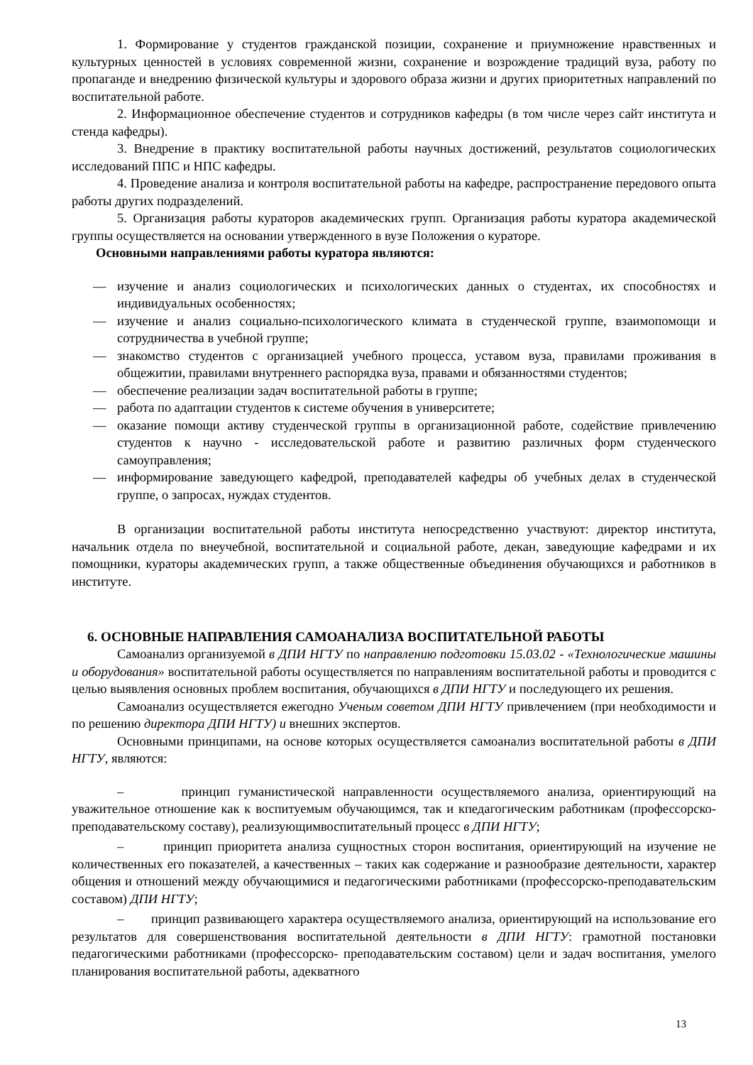1. Формирование у студентов гражданской позиции, сохранение и приумножение нравственных и культурных ценностей в условиях современной жизни, сохранение и возрождение традиций вуза, работу по пропаганде и внедрению физической культуры и здорового образа жизни и других приоритетных направлений по воспитательной работе.
2. Информационное обеспечение студентов и сотрудников кафедры (в том числе через сайт института и стенда кафедры).
3. Внедрение в практику воспитательной работы научных достижений, результатов социологических исследований ППС и НПС кафедры.
4. Проведение анализа и контроля воспитательной работы на кафедре, распространение передового опыта работы других подразделений.
5. Организация работы кураторов академических групп. Организация работы куратора академической группы осуществляется на основании утвержденного в вузе Положения о кураторе.
Основными направлениями работы куратора являются:
— изучение и анализ социологических и психологических данных о студентах, их способностях и индивидуальных особенностях;
— изучение и анализ социально-психологического климата в студенческой группе, взаимопомощи и сотрудничества в учебной группе;
— знакомство студентов с организацией учебного процесса, уставом вуза, правилами проживания в общежитии, правилами внутреннего распорядка вуза, правами и обязанностями студентов;
— обеспечение реализации задач воспитательной работы в группе;
— работа по адаптации студентов к системе обучения в университете;
— оказание помощи активу студенческой группы в организационной работе, содействие привлечению студентов к научно - исследовательской работе и развитию различных форм студенческого самоуправления;
— информирование заведующего кафедрой, преподавателей кафедры об учебных делах в студенческой группе, о запросах, нуждах студентов.
В организации воспитательной работы института непосредственно участвуют: директор института, начальник отдела по внеучебной, воспитательной и социальной работе, декан, заведующие кафедрами и их помощники, кураторы академических групп, а также общественные объединения обучающихся и работников в институте.
6. ОСНОВНЫЕ НАПРАВЛЕНИЯ САМОАНАЛИЗА ВОСПИТАТЕЛЬНОЙ РАБОТЫ
Самоанализ организуемой в ДПИ НГТУ по направлению подготовки 15.03.02 - «Технологические машины и оборудования» воспитательной работы осуществляется по направлениям воспитательной работы и проводится с целью выявления основных проблем воспитания, обучающихся в ДПИ НГТУ и последующего их решения.
Самоанализ осуществляется ежегодно Ученым советом ДПИ НГТУ привлечением (при необходимости и по решению директора ДПИ НГТУ) и внешних экспертов.
Основными принципами, на основе которых осуществляется самоанализ воспитательной работы в ДПИ НГТУ, являются:
– принцип гуманистической направленности осуществляемого анализа, ориентирующий на уважительное отношение как к воспитуемым обучающимся, так и кпедагогическим работникам (профессорско-преподавательскому составу), реализующимвоспитательный процесс в ДПИ НГТУ;
– принцип приоритета анализа сущностных сторон воспитания, ориентирующий на изучение не количественных его показателей, а качественных – таких как содержание и разнообразие деятельности, характер общения и отношений между обучающимися и педагогическими работниками (профессорско-преподавательским составом) ДПИ НГТУ;
– принцип развивающего характера осуществляемого анализа, ориентирующий на использование его результатов для совершенствования воспитательной деятельности в ДПИ НГТУ: грамотной постановки педагогическими работниками (профессорско- преподавательским составом) цели и задач воспитания, умелого планирования воспитательной работы, адекватного
13